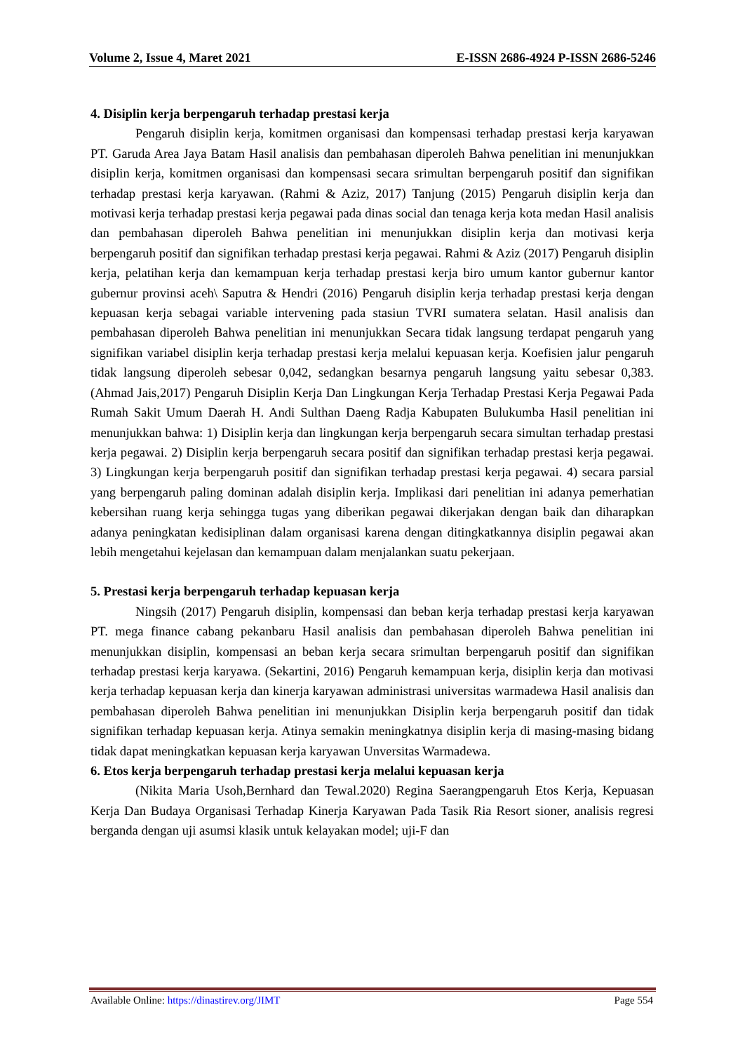Volume 2, Issue 4, Maret 2021 E-ISSN 2686-4924 P-ISSN 2686-5246
4. Disiplin kerja berpengaruh terhadap prestasi kerja
Pengaruh disiplin kerja, komitmen organisasi dan kompensasi terhadap prestasi kerja karyawan PT. Garuda Area Jaya Batam Hasil analisis dan pembahasan diperoleh Bahwa penelitian ini menunjukkan disiplin kerja, komitmen organisasi dan kompensasi secara srimultan berpengaruh positif dan signifikan terhadap prestasi kerja karyawan. (Rahmi & Aziz, 2017) Tanjung (2015) Pengaruh disiplin kerja dan motivasi kerja terhadap prestasi kerja pegawai pada dinas social dan tenaga kerja kota medan Hasil analisis dan pembahasan diperoleh Bahwa penelitian ini menunjukkan disiplin kerja dan motivasi kerja berpengaruh positif dan signifikan terhadap prestasi kerja pegawai. Rahmi & Aziz (2017) Pengaruh disiplin kerja, pelatihan kerja dan kemampuan kerja terhadap prestasi kerja biro umum kantor gubernur kantor gubernur provinsi aceh\ Saputra & Hendri (2016) Pengaruh disiplin kerja terhadap prestasi kerja dengan kepuasan kerja sebagai variable intervening pada stasiun TVRI sumatera selatan. Hasil analisis dan pembahasan diperoleh Bahwa penelitian ini menunjukkan Secara tidak langsung terdapat pengaruh yang signifikan variabel disiplin kerja terhadap prestasi kerja melalui kepuasan kerja. Koefisien jalur pengaruh tidak langsung diperoleh sebesar 0,042, sedangkan besarnya pengaruh langsung yaitu sebesar 0,383. (Ahmad Jais,2017) Pengaruh Disiplin Kerja Dan Lingkungan Kerja Terhadap Prestasi Kerja Pegawai Pada Rumah Sakit Umum Daerah H. Andi Sulthan Daeng Radja Kabupaten Bulukumba Hasil penelitian ini menunjukkan bahwa: 1) Disiplin kerja dan lingkungan kerja berpengaruh secara simultan terhadap prestasi kerja pegawai. 2) Disiplin kerja berpengaruh secara positif dan signifikan terhadap prestasi kerja pegawai. 3) Lingkungan kerja berpengaruh positif dan signifikan terhadap prestasi kerja pegawai. 4) secara parsial yang berpengaruh paling dominan adalah disiplin kerja. Implikasi dari penelitian ini adanya pemerhatian kebersihan ruang kerja sehingga tugas yang diberikan pegawai dikerjakan dengan baik dan diharapkan adanya peningkatan kedisiplinan dalam organisasi karena dengan ditingkatkannya disiplin pegawai akan lebih mengetahui kejelasan dan kemampuan dalam menjalankan suatu pekerjaan.
5. Prestasi kerja berpengaruh terhadap kepuasan kerja
Ningsih (2017) Pengaruh disiplin, kompensasi dan beban kerja terhadap prestasi kerja karyawan PT. mega finance cabang pekanbaru Hasil analisis dan pembahasan diperoleh Bahwa penelitian ini menunjukkan disiplin, kompensasi an beban kerja secara srimultan berpengaruh positif dan signifikan terhadap prestasi kerja karyawa. (Sekartini, 2016) Pengaruh kemampuan kerja, disiplin kerja dan motivasi kerja terhadap kepuasan kerja dan kinerja karyawan administrasi universitas warmadewa Hasil analisis dan pembahasan diperoleh Bahwa penelitian ini menunjukkan Disiplin kerja berpengaruh positif dan tidak signifikan terhadap kepuasan kerja. Atinya semakin meningkatnya disiplin kerja di masing-masing bidang tidak dapat meningkatkan kepuasan kerja karyawan Unversitas Warmadewa.
6. Etos kerja berpengaruh terhadap prestasi kerja melalui kepuasan kerja
(Nikita Maria Usoh,Bernhard dan Tewal.2020) Regina Saerangpengaruh Etos Kerja, Kepuasan Kerja Dan Budaya Organisasi Terhadap Kinerja Karyawan Pada Tasik Ria Resort sioner, analisis regresi berganda dengan uji asumsi klasik untuk kelayakan model; uji-F dan
Available Online: https://dinastirev.org/JIMT Page 554